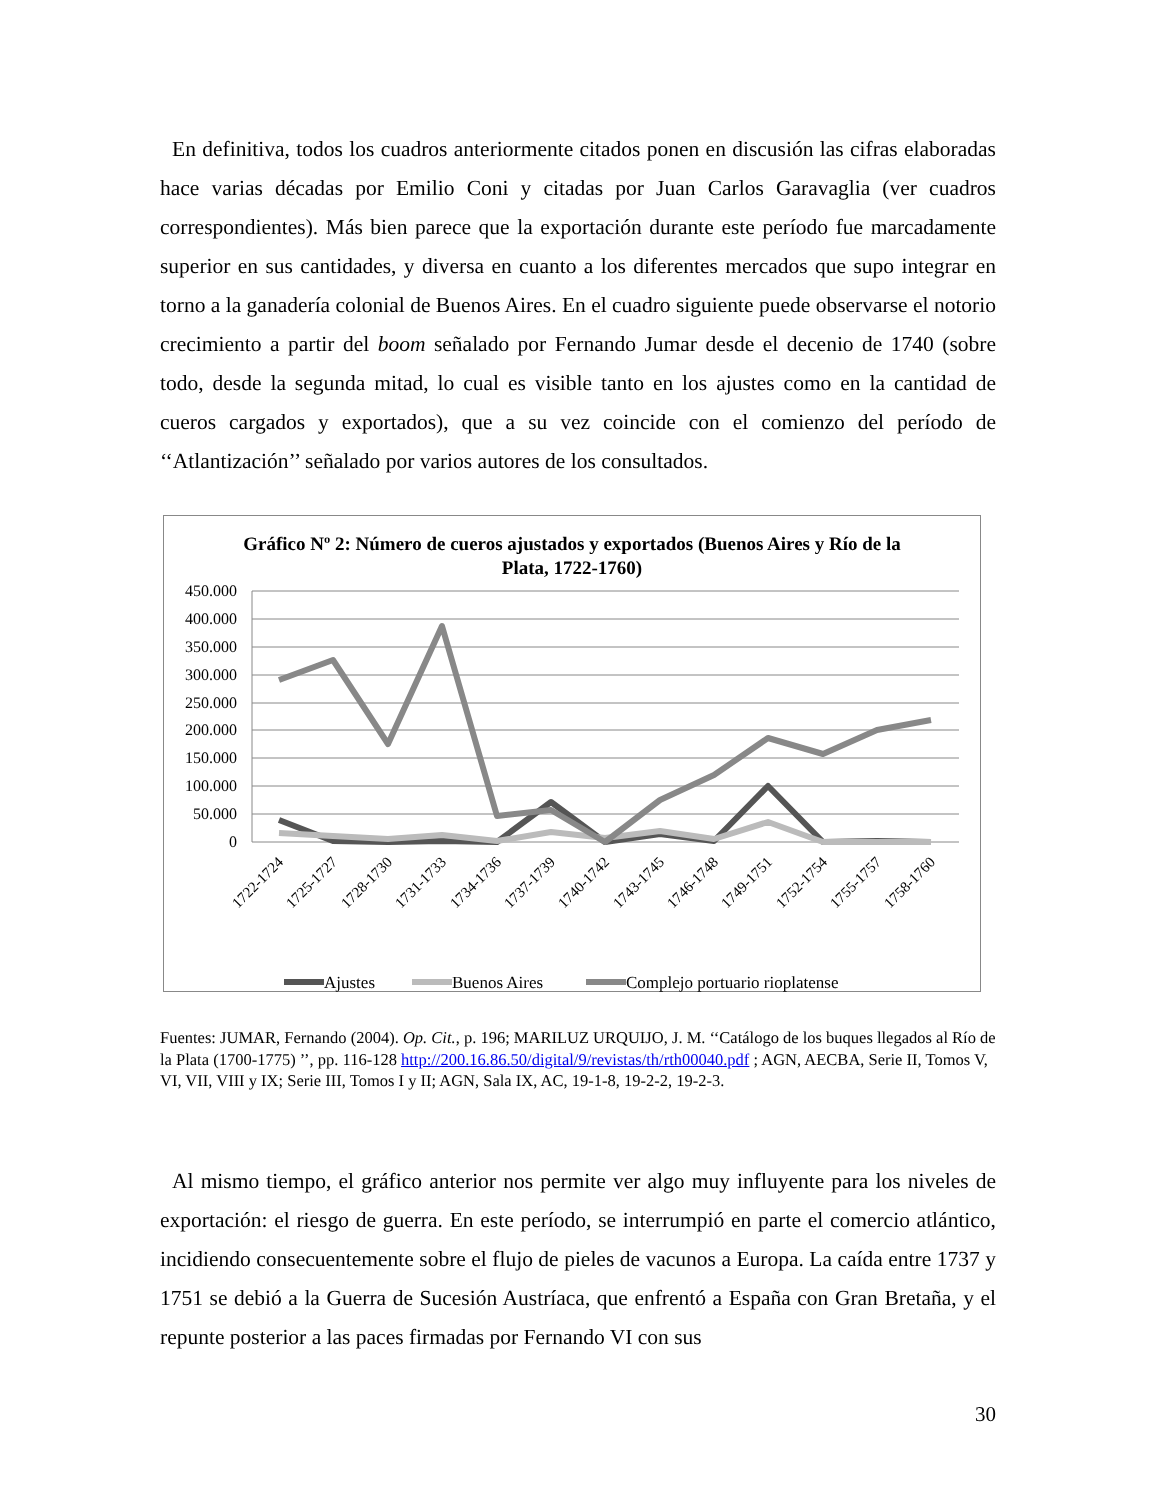En definitiva, todos los cuadros anteriormente citados ponen en discusión las cifras elaboradas hace varias décadas por Emilio Coni y citadas por Juan Carlos Garavaglia (ver cuadros correspondientes). Más bien parece que la exportación durante este período fue marcadamente superior en sus cantidades, y diversa en cuanto a los diferentes mercados que supo integrar en torno a la ganadería colonial de Buenos Aires. En el cuadro siguiente puede observarse el notorio crecimiento a partir del boom señalado por Fernando Jumar desde el decenio de 1740 (sobre todo, desde la segunda mitad, lo cual es visible tanto en los ajustes como en la cantidad de cueros cargados y exportados), que a su vez coincide con el comienzo del período de ‘‘Atlantización’’ señalado por varios autores de los consultados.
Gráfico Nº 2: Número de cueros ajustados y exportados (Buenos Aires y Río de la Plata, 1722-1760)
450.000
400.000
350.000
300.000
250.000
200.000
150.000
100.000
50.000
0
1722-1724
1725-1727
1728-1730
1731-1733
1734-1736
1737-1739
1740-1742
1743-1745
1746-1748
1749-1751
1752-1754
1755-1757
1758-1760
Ajustes
Buenos Aires
Complejo portuario rioplatense
Fuentes: JUMAR, Fernando (2004). Op. Cit., p. 196; MARILUZ URQUIJO, J. M. ‘‘Catálogo de los buques llegados al Río de la Plata (1700-1775) ’’, pp. 116-128 http://200.16.86.50/digital/9/revistas/th/rth00040.pdf ; AGN, AECBA, Serie II, Tomos V, VI, VII, VIII y IX; Serie III, Tomos I y II; AGN, Sala IX, AC, 19-1-8, 19-2-2, 19-2-3.
Al mismo tiempo, el gráfico anterior nos permite ver algo muy influyente para los niveles de exportación: el riesgo de guerra. En este período, se interrumpió en parte el comercio atlántico, incidiendo consecuentemente sobre el flujo de pieles de vacunos a Europa. La caída entre 1737 y 1751 se debió a la Guerra de Sucesión Austríaca, que enfrentó a España con Gran Bretaña, y el repunte posterior a las paces firmadas por Fernando VI con sus
30